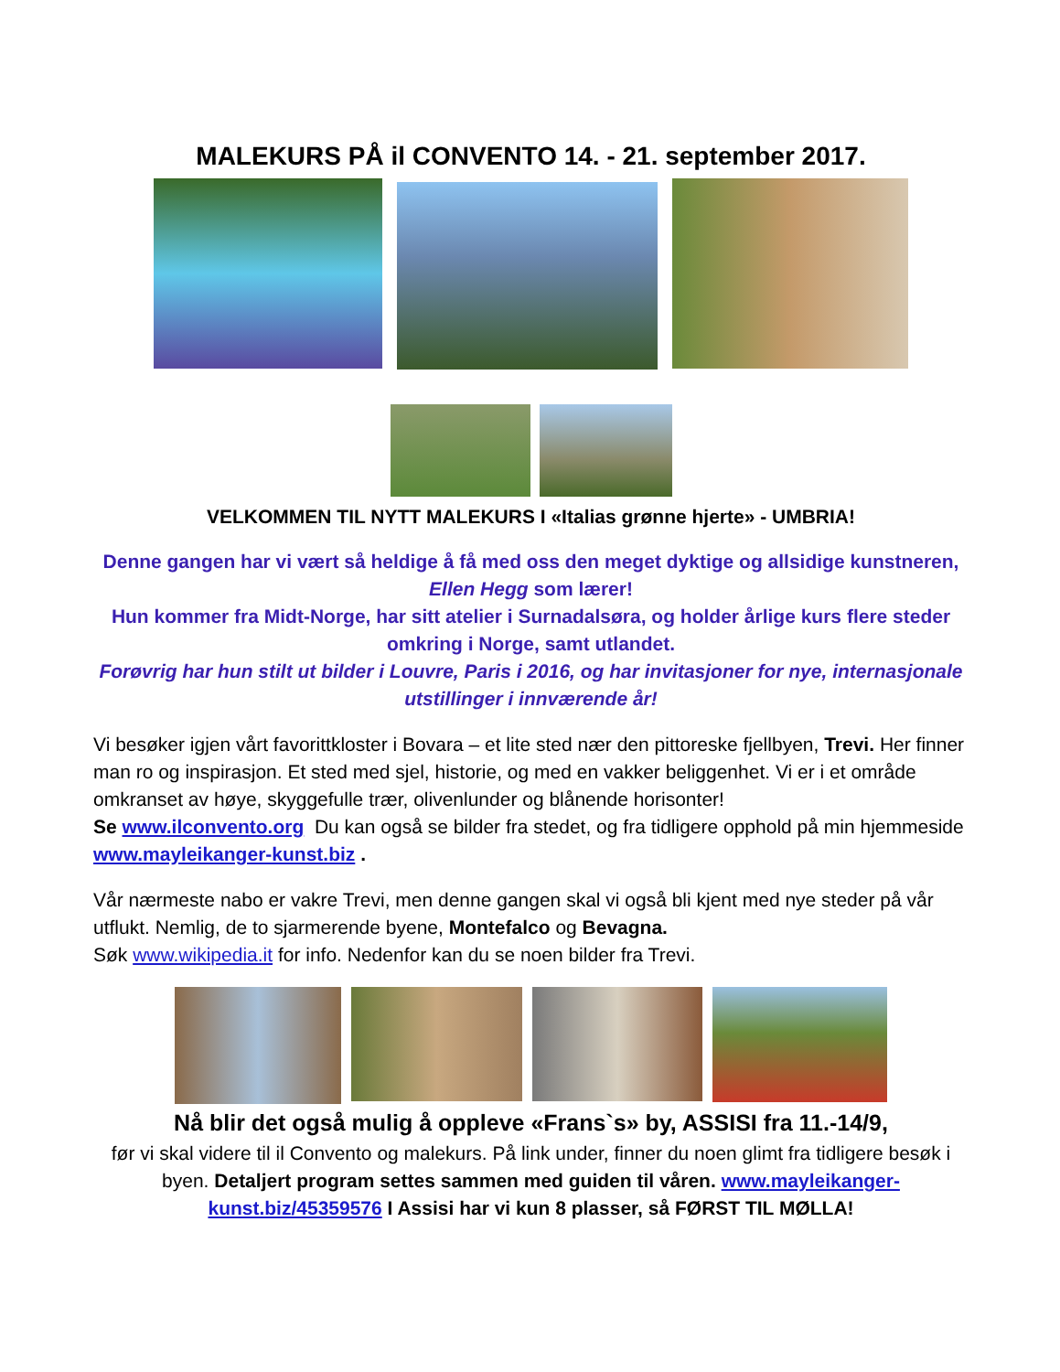MALEKURS PÅ il CONVENTO 14. - 21. september 2017.
VELKOMMEN TIL NYTT MALEKURS I «Italias grønne hjerte» - UMBRIA!
Denne gangen har vi vært så heldige å få med oss den meget dyktige og allsidige kunstneren, Ellen Hegg som lærer!
Hun kommer fra Midt-Norge, har sitt atelier i Surnadalsøra, og holder årlige kurs flere steder omkring i Norge, samt utlandet.
Forøvrig har hun stilt ut bilder i Louvre, Paris i 2016, og har invitasjoner for nye, internasjonale utstillinger i innværende år!
Vi besøker igjen vårt favorittkloster i Bovara – et lite sted nær den pittoreske fjellbyen, Trevi. Her finner man ro og inspirasjon. Et sted med sjel, historie, og med en vakker beliggenhet. Vi er i et område omkranset av høye, skyggefulle trær, olivenlunder og blånende horisonter!
Se www.ilconvento.org Du kan også se bilder fra stedet, og fra tidligere opphold på min hjemmeside www.mayleikanger-kunst.biz .
Vår nærmeste nabo er vakre Trevi, men denne gangen skal vi også bli kjent med nye steder på vår utflukt. Nemlig, de to sjarmerende byene, Montefalco og Bevagna.
Søk www.wikipedia.it for info. Nedenfor kan du se noen bilder fra Trevi.
Nå blir det også mulig å oppleve «Frans`s» by, ASSISI fra 11.-14/9,
før vi skal videre til il Convento og malekurs. På link under, finner du noen glimt fra tidligere besøk i byen. Detaljert program settes sammen med guiden til våren. www.mayleikanger-kunst.biz/45359576 I Assisi har vi kun 8 plasser, så FØRST TIL MØLLA!